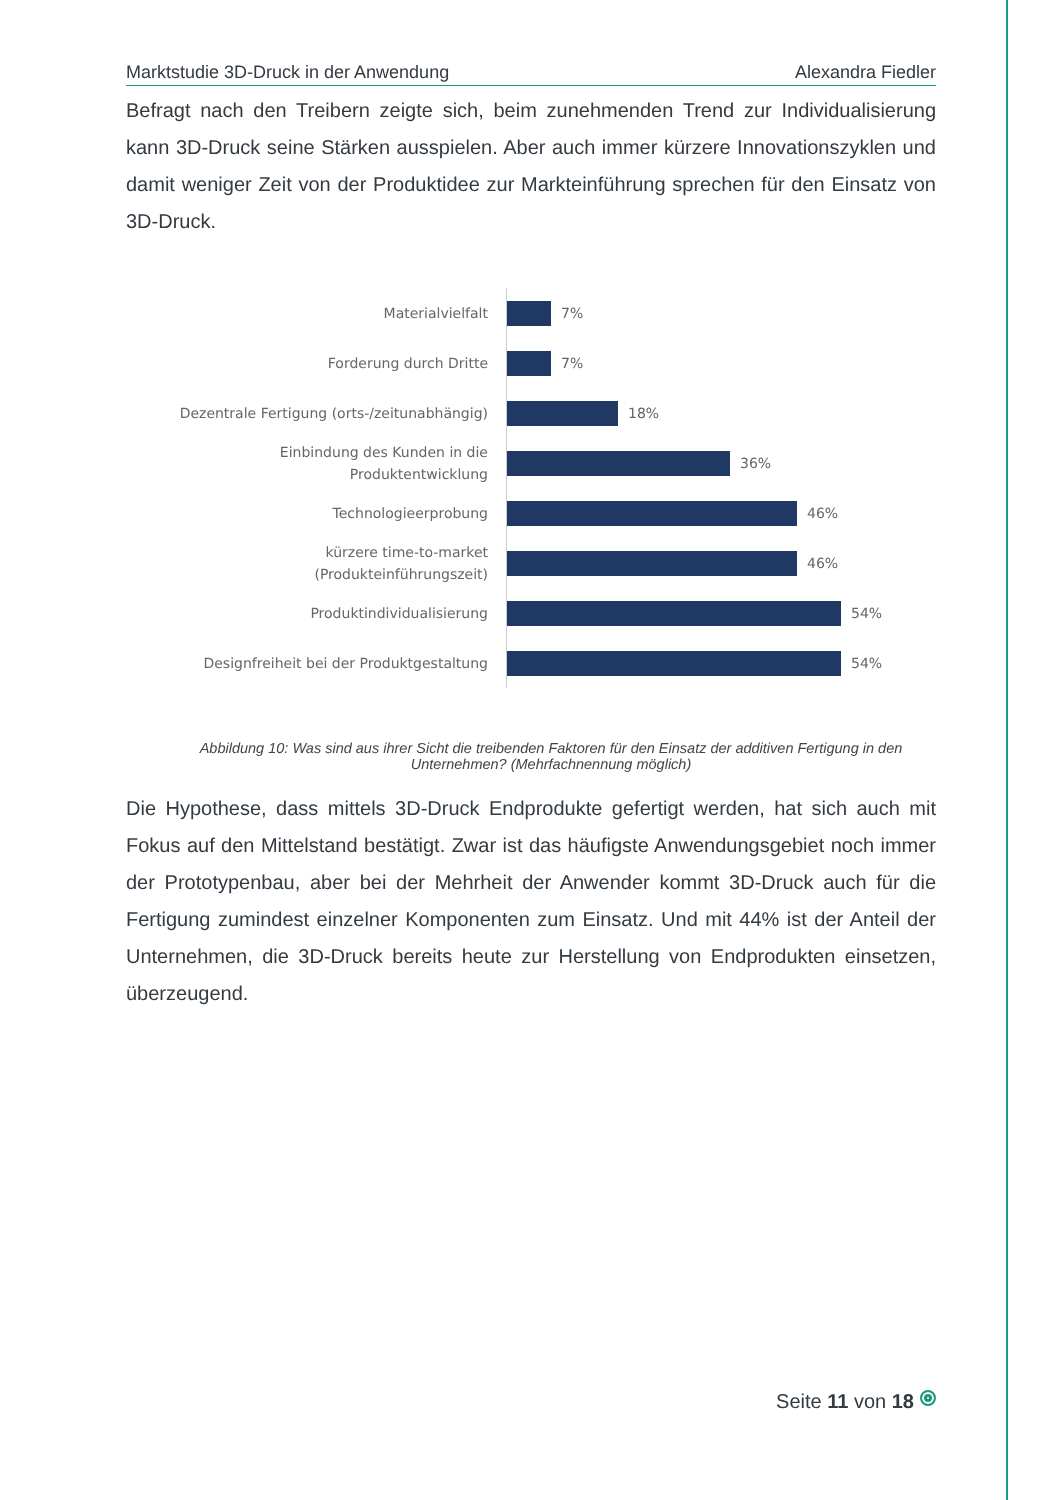Marktstudie 3D-Druck in der Anwendung Alexandra Fiedler
Befragt nach den Treibern zeigte sich, beim zunehmenden Trend zur Individualisie­rung kann 3D-Druck seine Stärken ausspielen. Aber auch immer kürzere Innovations­zyklen und damit weniger Zeit von der Produktidee zur Markteinführung sprechen für den Einsatz von 3D-Druck.
Materialvielfalt
7%
Forderung durch Dritte
7%
Dezentrale Fertigung (orts-/zeitunabhängig)
18%
Einbindung des Kunden in die
Produktentwicklung
36%
Technologieerprobung
46%
kürzere time-to-market
(Produkteinführungszeit)
46%
Produktindividualisierung
54%
Designfreiheit bei der Produktgestaltung
54%
Abbildung 10: Was sind aus ihrer Sicht die treibenden Faktoren für den Einsatz der additiven Fertigung in den Unternehmen? (Mehrfachnennung möglich)
Die Hypothese, dass mittels 3D-Druck Endprodukte gefertigt werden, hat sich auch mit Fokus auf den Mittelstand bestätigt. Zwar ist das häufigste Anwendungsgebiet noch immer der Prototypenbau, aber bei der Mehrheit der Anwender kommt 3D-Druck auch für die Fertigung zumindest einzelner Komponenten zum Einsatz. Und mit 44% ist der Anteil der Unternehmen, die 3D-Druck bereits heute zur Herstellung von Endprodukten einsetzen, überzeugend.
Seite 11 von 18